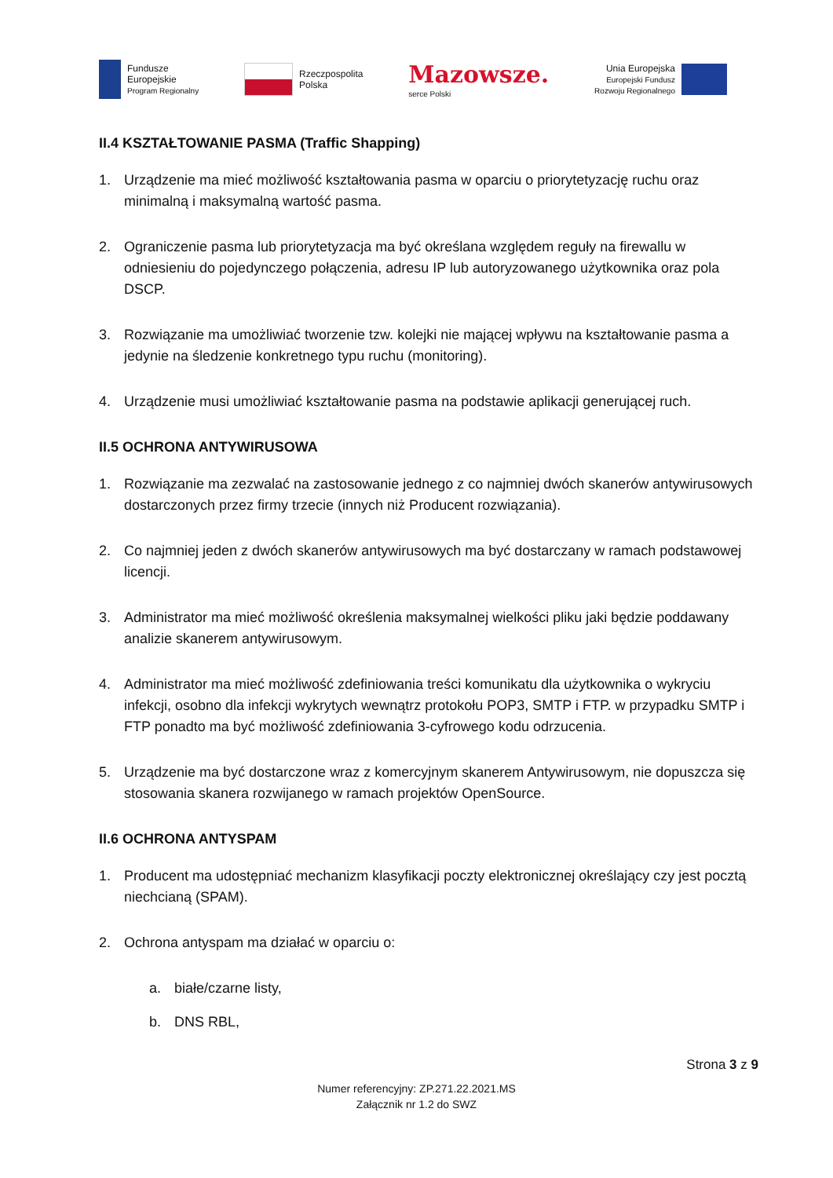Fundusze
Europejskie
Program Regionalny
Rzeczpospolita
Polska
Mazowsze.
serce Polski
Unia Europejska
Europejski Fundusz
Rozwoju Regionalnego
II.4 KSZTAŁTOWANIE PASMA (Traffic Shapping)
1. Urządzenie ma mieć możliwość kształtowania pasma w oparciu o priorytetyzację ruchu oraz minimalną i maksymalną wartość pasma.
2. Ograniczenie pasma lub priorytetyzacja ma być określana względem reguły na firewallu w odniesieniu do pojedynczego połączenia, adresu IP lub autoryzowanego użytkownika oraz pola DSCP.
3. Rozwiązanie ma umożliwiać tworzenie tzw. kolejki nie mającej wpływu na kształtowanie pasma a jedynie na śledzenie konkretnego typu ruchu (monitoring).
4. Urządzenie musi umożliwiać kształtowanie pasma na podstawie aplikacji generującej ruch.
II.5 OCHRONA ANTYWIRUSOWA
1. Rozwiązanie ma zezwalać na zastosowanie jednego z co najmniej dwóch skanerów antywirusowych dostarczonych przez firmy trzecie (innych niż Producent rozwiązania).
2. Co najmniej jeden z dwóch skanerów antywirusowych ma być dostarczany w ramach podstawowej licencji.
3. Administrator ma mieć możliwość określenia maksymalnej wielkości pliku jaki będzie poddawany analizie skanerem antywirusowym.
4. Administrator ma mieć możliwość zdefiniowania treści komunikatu dla użytkownika o wykryciu infekcji, osobno dla infekcji wykrytych wewnątrz protokołu POP3, SMTP i FTP. w przypadku SMTP i FTP ponadto ma być możliwość zdefiniowania 3-cyfrowego kodu odrzucenia.
5. Urządzenie ma być dostarczone wraz z komercyjnym skanerem Antywirusowym, nie dopuszcza się stosowania skanera rozwijanego w ramach projektów OpenSource.
II.6 OCHRONA ANTYSPAM
1. Producent ma udostępniać mechanizm klasyfikacji poczty elektronicznej określający czy jest pocztą niechcianą (SPAM).
2. Ochrona antyspam ma działać w oparciu o:
a. białe/czarne listy,
b. DNS RBL,
Strona 3 z 9
Numer referencyjny: ZP.271.22.2021.MS
Załącznik nr 1.2 do SWZ